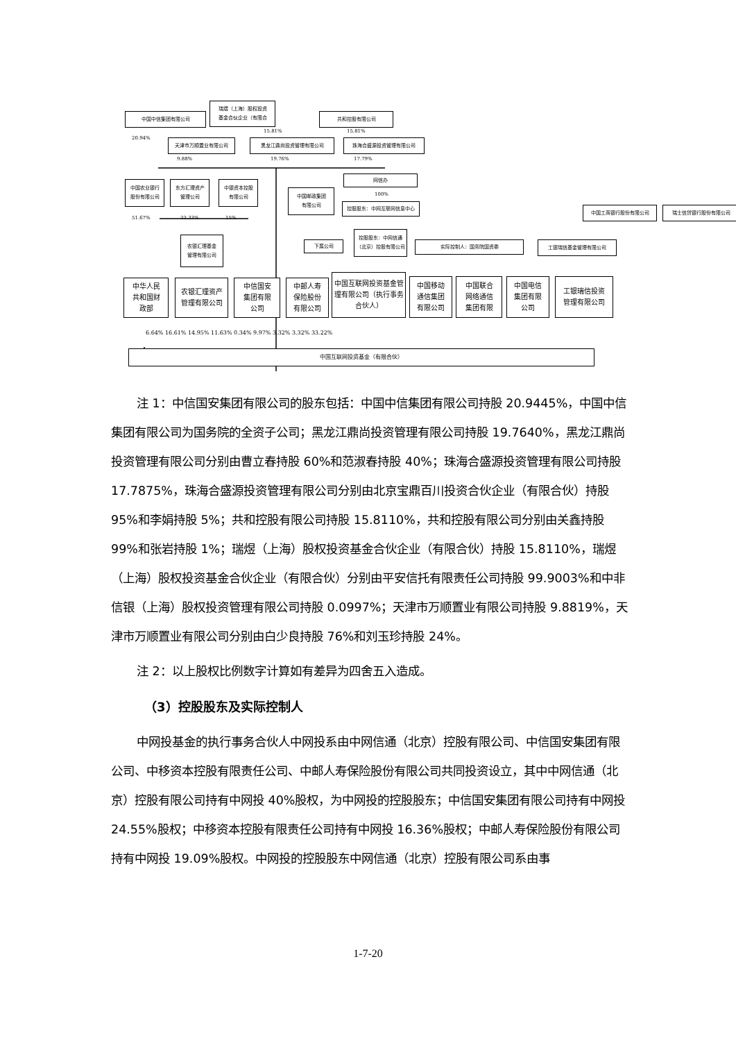中国中信集团有限公司
瑞煜（上海）股权投资
基金合伙企业（有限合
共和控股有限公司
20.94%
15.81% 15.81%
天津市万顺置业有限公司 黑龙江鼎尚投资管理有限公司 珠海合盛源投资管理有限公司
9.88% 19.76% 17.79%
中国农业银行
股份有限公司
东方汇理资产
管理公司
中银资本控股
有限公司
中国邮政集团
有限公司
网信办
100%
控股股东：中网互联网信息中心
51.67% 33.33% 15%
中国工商银行股份有限公司 瑞士信贷银行股份有限公司
农银汇理基金
管理有限公司
下属公司
控股股东：中网信通（北京）控股有限公司
实际控制人：国务院国资委 工银瑞信基金管理有限公司
中华人民
共和国财
政部
农银汇理资产
管理有限公司
中信国安
集团有限
公司
中邮人寿
保险股份
有限公司
中国互联网投资基金管理有限公司（执行事务合伙人）
中国移动
通信集团
有限公司
中国联合
网络通信
集团有限
中国电信
集团有限
公司
工银瑞信投资
管理有限公司
6.64% 16.61% 14.95% 11.63% 0.34% 9.97% 3.32% 3.32% 33.22%
中国互联网投资基金（有限合伙）
注 1：中信国安集团有限公司的股东包括：中国中信集团有限公司持股 20.9445%，中国中信集团有限公司为国务院的全资子公司；黑龙江鼎尚投资管理有限公司持股 19.7640%，黑龙江鼎尚投资管理有限公司分别由曹立春持股 60%和范淑春持股 40%；珠海合盛源投资管理有限公司持股 17.7875%，珠海合盛源投资管理有限公司分别由北京宝鼎百川投资合伙企业（有限合伙）持股 95%和李娟持股 5%；共和控股有限公司持股 15.8110%，共和控股有限公司分别由关鑫持股 99%和张岩持股 1%；瑞煜（上海）股权投资基金合伙企业（有限合伙）持股 15.8110%，瑞煜（上海）股权投资基金合伙企业（有限合伙）分别由平安信托有限责任公司持股 99.9003%和中非信银（上海）股权投资管理有限公司持股 0.0997%；天津市万顺置业有限公司持股 9.8819%，天津市万顺置业有限公司分别由白少良持股 76%和刘玉珍持股 24%。
注 2：以上股权比例数字计算如有差异为四舍五入造成。
（3）控股股东及实际控制人
中网投基金的执行事务合伙人中网投系由中网信通（北京）控股有限公司、中信国安集团有限公司、中移资本控股有限责任公司、中邮人寿保险股份有限公司共同投资设立，其中中网信通（北京）控股有限公司持有中网投 40%股权，为中网投的控股股东；中信国安集团有限公司持有中网投 24.55%股权；中移资本控股有限责任公司持有中网投 16.36%股权；中邮人寿保险股份有限公司持有中网投 19.09%股权。中网投的控股股东中网信通（北京）控股有限公司系由事
1-7-20